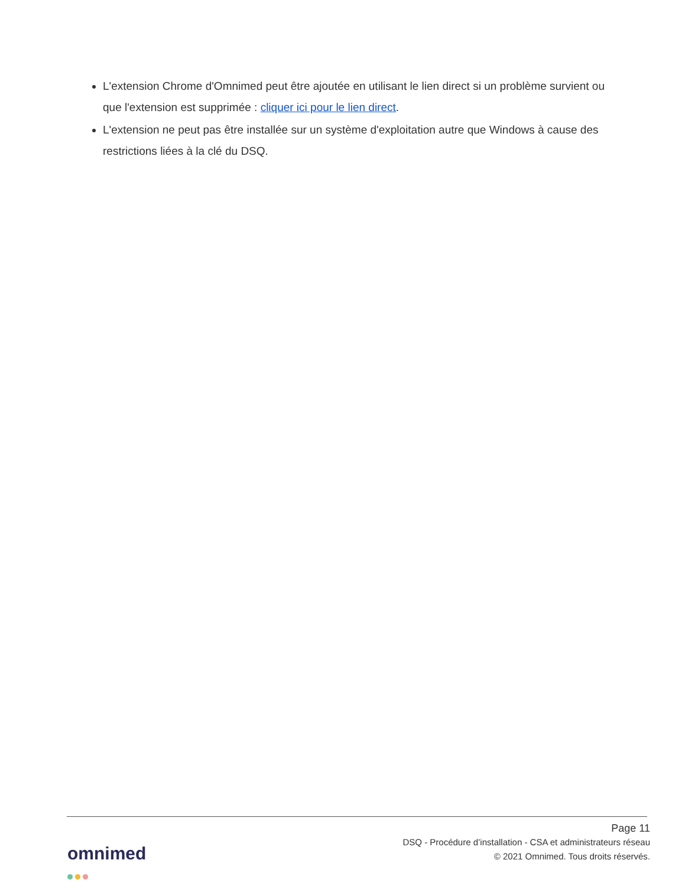L'extension Chrome d'Omnimed peut être ajoutée en utilisant le lien direct si un problème survient ou que l'extension est supprimée : cliquer ici pour le lien direct.
L'extension ne peut pas être installée sur un système d'exploitation autre que Windows à cause des restrictions liées à la clé du DSQ.
Page 11
DSQ - Procédure d’installation - CSA et administrateurs réseau
© 2021 Omnimed. Tous droits réservés.
omnimed